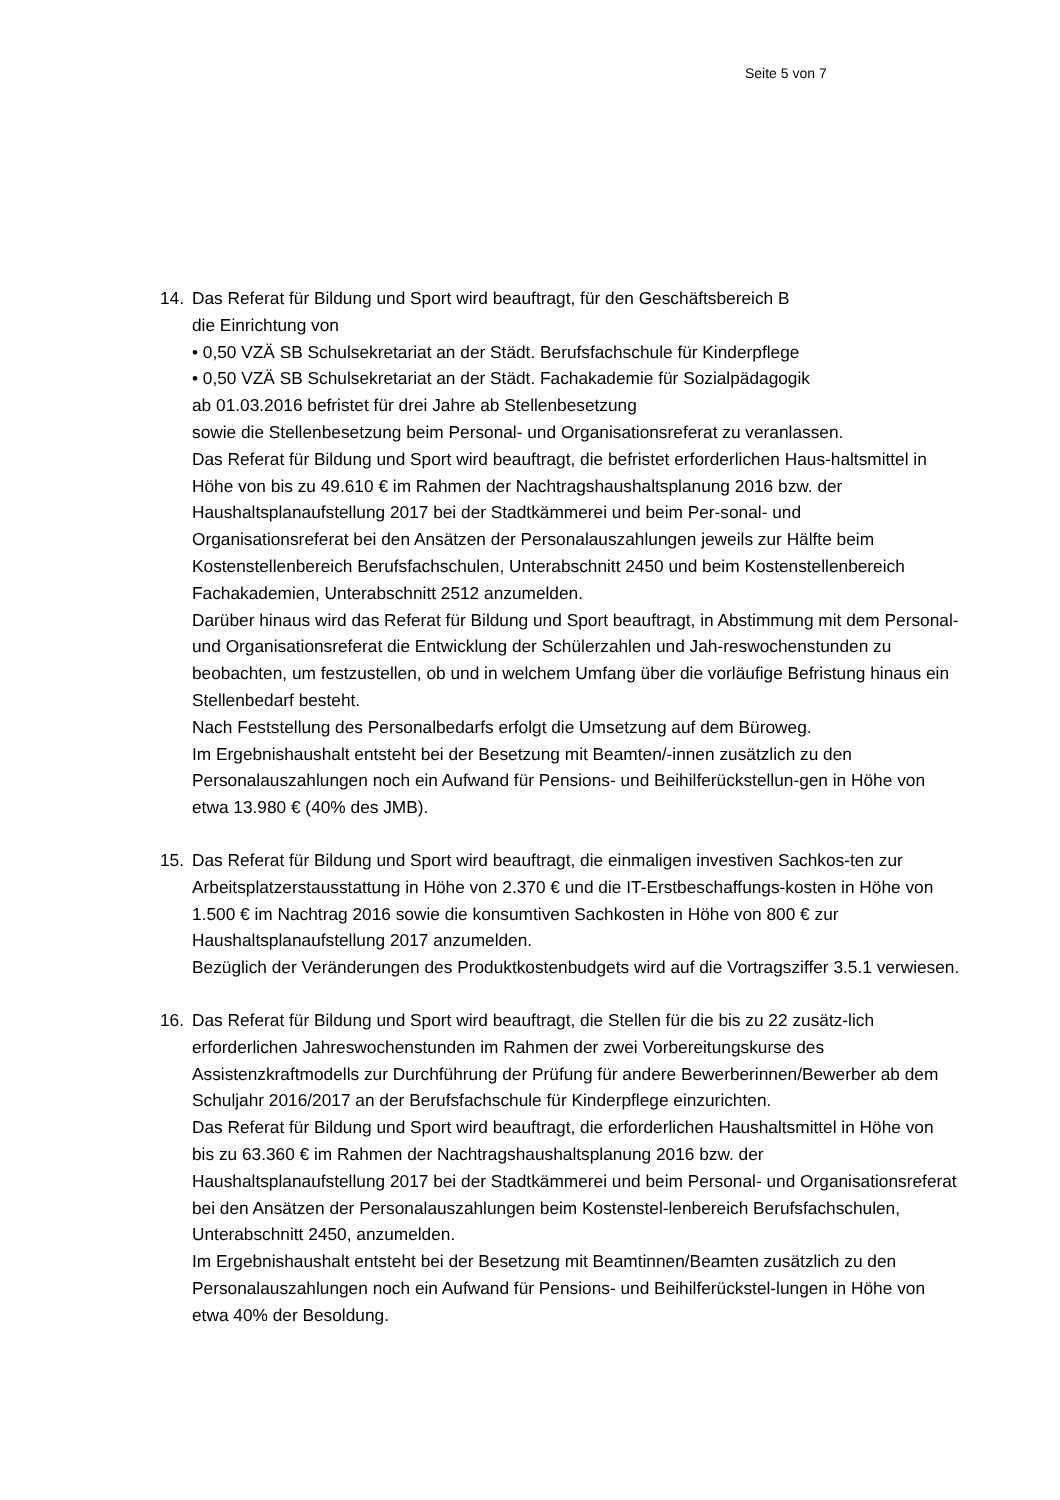Seite 5 von 7
14. Das Referat für Bildung und Sport wird beauftragt, für den Geschäftsbereich B
die Einrichtung von
• 0,50 VZÄ SB Schulsekretariat an der Städt. Berufsfachschule für Kinderpflege
• 0,50 VZÄ SB Schulsekretariat an der Städt. Fachakademie für Sozialpädagogik
ab 01.03.2016 befristet für drei Jahre ab Stellenbesetzung
sowie die Stellenbesetzung beim Personal- und Organisationsreferat zu veranlassen.
Das Referat für Bildung und Sport wird beauftragt, die befristet erforderlichen Haus-haltsmittel in Höhe von bis zu 49.610 € im Rahmen der Nachtragshaushaltsplanung 2016 bzw. der Haushaltsplanaufstellung 2017 bei der Stadtkämmerei und beim Per-sonal- und Organisationsreferat bei den Ansätzen der Personalauszahlungen jeweils zur Hälfte beim Kostenstellenbereich Berufsfachschulen, Unterabschnitt 2450 und beim Kostenstellenbereich Fachakademien, Unterabschnitt 2512 anzumelden.
Darüber hinaus wird das Referat für Bildung und Sport beauftragt, in Abstimmung mit dem Personal- und Organisationsreferat die Entwicklung der Schülerzahlen und Jah-reswochenstunden zu beobachten, um festzustellen, ob und in welchem Umfang über die vorläufige Befristung hinaus ein Stellenbedarf besteht.
Nach Feststellung des Personalbedarfs erfolgt die Umsetzung auf dem Büroweg.
Im Ergebnishaushalt entsteht bei der Besetzung mit Beamten/-innen zusätzlich zu den Personalauszahlungen noch ein Aufwand für Pensions- und Beihilferückstellun-gen in Höhe von etwa 13.980 € (40% des JMB).
15. Das Referat für Bildung und Sport wird beauftragt, die einmaligen investiven Sachkos-ten zur Arbeitsplatzerstausstattung in Höhe von 2.370 € und die IT-Erstbeschaffungs-kosten in Höhe von 1.500 € im Nachtrag 2016 sowie die konsumtiven Sachkosten in Höhe von 800 € zur Haushaltsplanaufstellung 2017 anzumelden.
Bezüglich der Veränderungen des Produktkostenbudgets wird auf die Vortragsziffer 3.5.1 verwiesen.
16. Das Referat für Bildung und Sport wird beauftragt, die Stellen für die bis zu 22 zusätz-lich erforderlichen Jahreswochenstunden im Rahmen der zwei Vorbereitungskurse des Assistenzkraftmodells zur Durchführung der Prüfung für andere Bewerberinnen/Bewerber ab dem Schuljahr 2016/2017 an der Berufsfachschule für Kinderpflege einzurichten.
Das Referat für Bildung und Sport wird beauftragt, die erforderlichen Haushaltsmittel in Höhe von bis zu 63.360 € im Rahmen der Nachtragshaushaltsplanung 2016 bzw. der Haushaltsplanaufstellung 2017 bei der Stadtkämmerei und beim Personal- und Organisationsreferat bei den Ansätzen der Personalauszahlungen beim Kostenstel-lenbereich Berufsfachschulen, Unterabschnitt 2450, anzumelden.
Im Ergebnishaushalt entsteht bei der Besetzung mit Beamtinnen/Beamten zusätzlich zu den Personalauszahlungen noch ein Aufwand für Pensions- und Beihilferückstel-lungen in Höhe von etwa 40% der Besoldung.